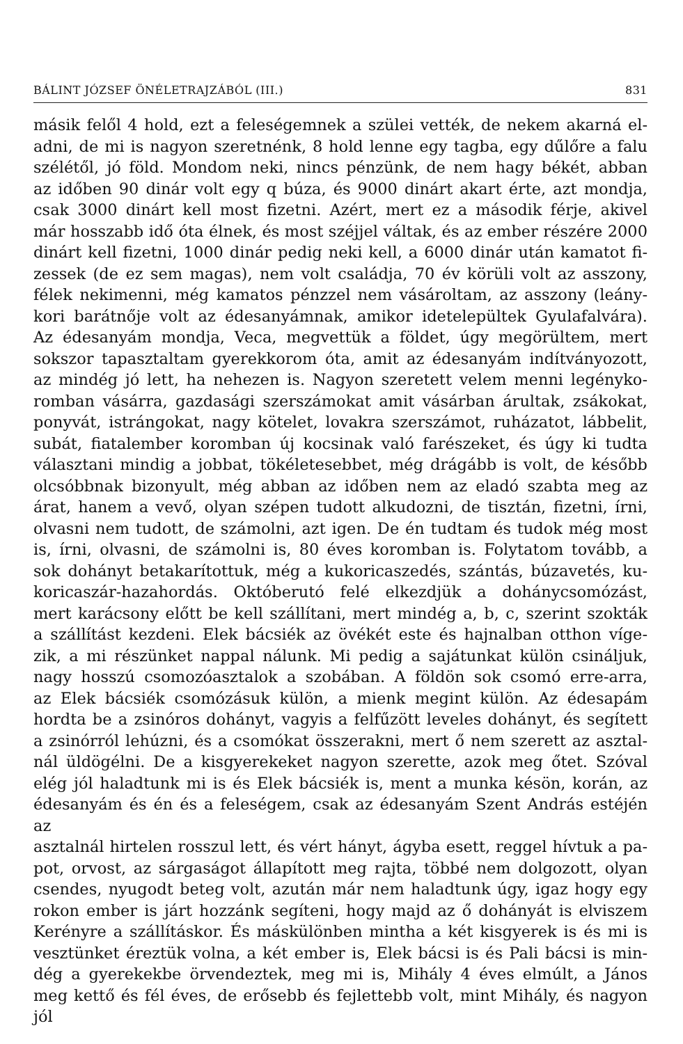BÁLINT JÓZSEF ÖNÉLETRAJZÁBÓL (III.) 831
másik felől 4 hold, ezt a feleségemnek a szülei vették, de nekem akarná el-
adni, de mi is nagyon szeretnénk, 8 hold lenne egy tagba, egy dűlőre a falu
szélétől, jó föld. Mondom neki, nincs pénzünk, de nem hagy békét, abban
az időben 90 dinár volt egy q búza, és 9000 dinárt akart érte, azt mondja,
csak 3000 dinárt kell most fizetni. Azért, mert ez a második férje, akivel
már hosszabb idő óta élnek, és most széjjel váltak, és az ember részére 2000
dinárt kell fizetni, 1000 dinár pedig neki kell, a 6000 dinár után kamatot fi-
zessek (de ez sem magas), nem volt családja, 70 év körüli volt az asszony,
félek nekimenni, még kamatos pénzzel nem vásároltam, az asszony (leány-
kori barátnője volt az édesanyámnak, amikor idetelepültek Gyulafalvára).
Az édesanyám mondja, Veca, megvettük a földet, úgy megörültem, mert
sokszor tapasztaltam gyerekkorom óta, amit az édesanyám indítványozott,
az mindég jó lett, ha nehezen is. Nagyon szeretett velem menni legényko-
romban vásárra, gazdasági szerszámokat amit vásárban árultak, zsákokat,
ponyvát, istrángokat, nagy kötelet, lovakra szerszámot, ruházatot, lábbelit,
subát, fiatalember koromban új kocsinak való farészeket, és úgy ki tudta
választani mindig a jobbat, tökéletesebbet, még drágább is volt, de később
olcsóbbnak bizonyult, még abban az időben nem az eladó szabta meg az
árat, hanem a vevő, olyan szépen tudott alkudozni, de tisztán, fizetni, írni,
olvasni nem tudott, de számolni, azt igen. De én tudtam és tudok még most
is, írni, olvasni, de számolni is, 80 éves koromban is. Folytatom tovább, a
sok dohányt betakarítottuk, még a kukoricaszedés, szántás, búzavetés, ku-
koricaszár-hazahordás. Októberutó felé elkezdjük a dohánycsomózást,
mert karácsony előtt be kell szállítani, mert mindég a, b, c, szerint szokták
a szállítást kezdeni. Elek bácsiék az övékét este és hajnalban otthon víge-
zik, a mi részünket nappal nálunk. Mi pedig a sajátunkat külön csináljuk,
nagy hosszú csomozóasztalok a szobában. A földön sok csomó erre-arra,
az Elek bácsiék csomózásuk külön, a mienk megint külön. Az édesapám
hordta be a zsinóros dohányt, vagyis a felfűzött leveles dohányt, és segített
a zsinórról lehúzni, és a csomókat összerakni, mert ő nem szerett az asztal-
nál üldögélni. De a kisgyerekeket nagyon szerette, azok meg őtet. Szóval
elég jól haladtunk mi is és Elek bácsiék is, ment a munka késön, korán, az
édesanyám és én és a feleségem, csak az édesanyám Szent András estéjén az
asztalnál hirtelen rosszul lett, és vért hányt, ágyba esett, reggel hívtuk a pa-
pot, orvost, az sárgaságot állapított meg rajta, többé nem dolgozott, olyan
csendes, nyugodt beteg volt, azután már nem haladtunk úgy, igaz hogy egy
rokon ember is járt hozzánk segíteni, hogy majd az ő dohányát is elviszem
Kerényre a szállításkor. És máskülönben mintha a két kisgyerek is és mi is
vesztünket éreztük volna, a két ember is, Elek bácsi is és Pali bácsi is min-
dég a gyerekekbe örvendeztek, meg mi is, Mihály 4 éves elmúlt, a János
meg kettő és fél éves, de erősebb és fejlettebb volt, mint Mihály, és nagyon jól